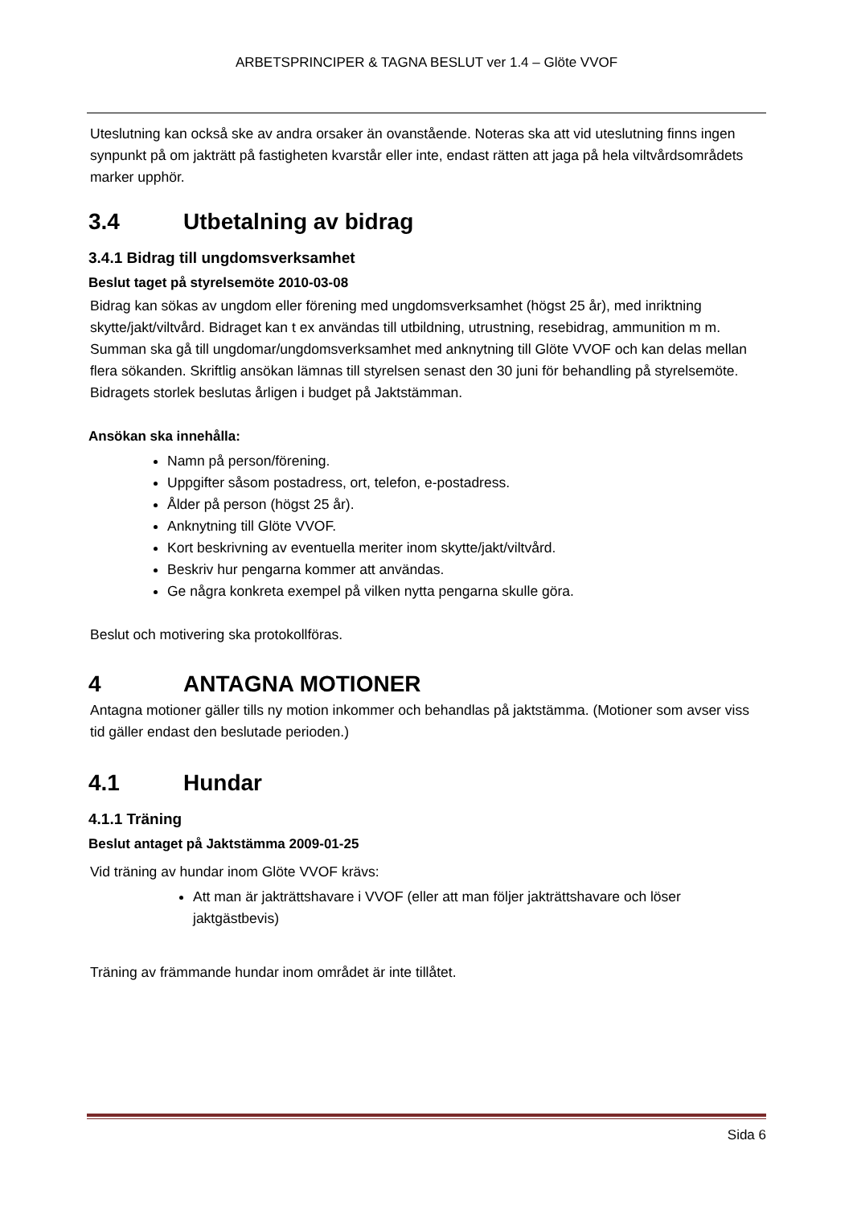ARBETSPRINCIPER & TAGNA BESLUT ver 1.4 – Glöte VVOF
Uteslutning kan också ske av andra orsaker än ovanstående. Noteras ska att vid uteslutning finns ingen synpunkt på om jakträtt på fastigheten kvarstår eller inte, endast rätten att jaga på hela viltvårdsområdets marker upphör.
3.4 Utbetalning av bidrag
3.4.1 Bidrag till ungdomsverksamhet
Beslut taget på styrelsemöte 2010-03-08
Bidrag kan sökas av ungdom eller förening med ungdomsverksamhet (högst 25 år), med inriktning skytte/jakt/viltvård. Bidraget kan t ex användas till utbildning, utrustning, resebidrag, ammunition m m. Summan ska gå till ungdomar/ungdomsverksamhet med anknytning till Glöte VVOF och kan delas mellan flera sökanden. Skriftlig ansökan lämnas till styrelsen senast den 30 juni för behandling på styrelsemöte. Bidragets storlek beslutas årligen i budget på Jaktstämman.
Ansökan ska innehålla:
Namn på person/förening.
Uppgifter såsom postadress, ort, telefon, e-postadress.
Ålder på person (högst 25 år).
Anknytning till Glöte VVOF.
Kort beskrivning av eventuella meriter inom skytte/jakt/viltvård.
Beskriv hur pengarna kommer att användas.
Ge några konkreta exempel på vilken nytta pengarna skulle göra.
Beslut och motivering ska protokollföras.
4 ANTAGNA MOTIONER
Antagna motioner gäller tills ny motion inkommer och behandlas på jaktstämma. (Motioner som avser viss tid gäller endast den beslutade perioden.)
4.1 Hundar
4.1.1 Träning
Beslut antaget på Jaktstämma 2009-01-25
Vid träning av hundar inom Glöte VVOF krävs:
Att man är jakträttshavare i VVOF (eller att man följer jakträttshavare och löser jaktgästbevis)
Träning av främmande hundar inom området är inte tillåtet.
Sida 6